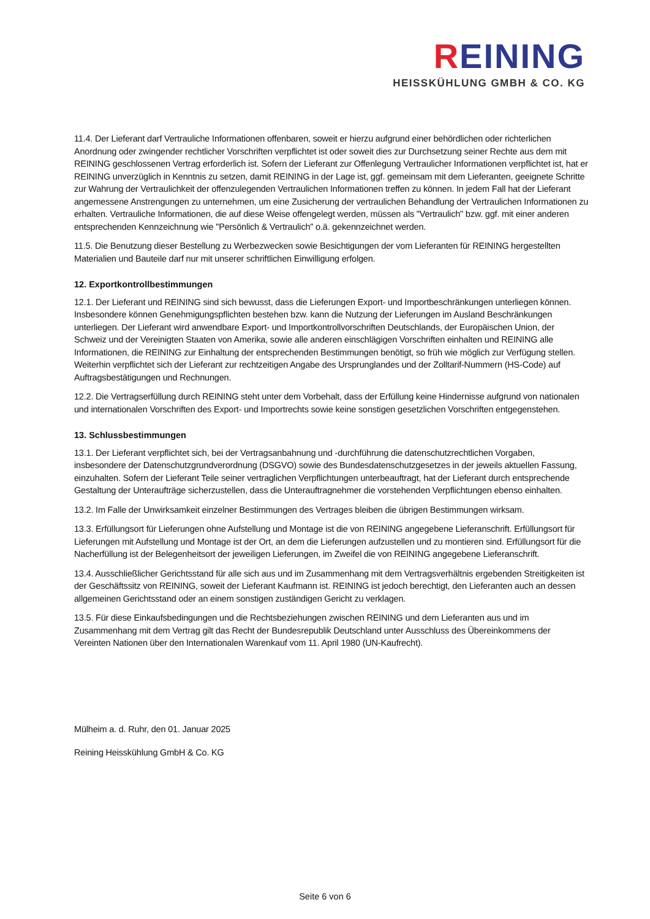REINING
HEISSKÜHLUNG GMBH & CO. KG
11.4. Der Lieferant darf Vertrauliche Informationen offenbaren, soweit er hierzu aufgrund einer behördlichen oder richterlichen Anordnung oder zwingender rechtlicher Vorschriften verpflichtet ist oder soweit dies zur Durchsetzung seiner Rechte aus dem mit REINING geschlossenen Vertrag erforderlich ist. Sofern der Lieferant zur Offenlegung Vertraulicher Informationen verpflichtet ist, hat er REINING unverzüglich in Kenntnis zu setzen, damit REINING in der Lage ist, ggf. gemeinsam mit dem Lieferanten, geeignete Schritte zur Wahrung der Vertraulichkeit der offenzulegenden Vertraulichen Informationen treffen zu können. In jedem Fall hat der Lieferant angemessene Anstrengungen zu unternehmen, um eine Zusicherung der vertraulichen Behandlung der Vertraulichen Informationen zu erhalten. Vertrauliche Informationen, die auf diese Weise offengelegt werden, müssen als "Vertraulich" bzw. ggf. mit einer anderen entsprechenden Kennzeichnung wie "Persönlich & Vertraulich" o.ä. gekennzeichnet werden.
11.5. Die Benutzung dieser Bestellung zu Werbezwecken sowie Besichtigungen der vom Lieferanten für REINING hergestellten Materialien und Bauteile darf nur mit unserer schriftlichen Einwilligung erfolgen.
12. Exportkontrollbestimmungen
12.1. Der Lieferant und REINING sind sich bewusst, dass die Lieferungen Export- und Importbeschränkungen unterliegen können. Insbesondere können Genehmigungspflichten bestehen bzw. kann die Nutzung der Lieferungen im Ausland Beschränkungen unterliegen. Der Lieferant wird anwendbare Export- und Importkontrollvorschriften Deutschlands, der Europäischen Union, der Schweiz und der Vereinigten Staaten von Amerika, sowie alle anderen einschlägigen Vorschriften einhalten und REINING alle Informationen, die REINING zur Einhaltung der entsprechenden Bestimmungen benötigt, so früh wie möglich zur Verfügung stellen. Weiterhin verpflichtet sich der Lieferant zur rechtzeitigen Angabe des Ursprunglandes und der Zolltarif-Nummern (HS-Code) auf Auftragsbestätigungen und Rechnungen.
12.2. Die Vertragserfüllung durch REINING steht unter dem Vorbehalt, dass der Erfüllung keine Hindernisse aufgrund von nationalen und internationalen Vorschriften des Export- und Importrechts sowie keine sonstigen gesetzlichen Vorschriften entgegenstehen.
13. Schlussbestimmungen
13.1. Der Lieferant verpflichtet sich, bei der Vertragsanbahnung und -durchführung die datenschutzrechtlichen Vorgaben, insbesondere der Datenschutzgrundverordnung (DSGVO) sowie des Bundesdatenschutzgesetzes in der jeweils aktuellen Fassung, einzuhalten. Sofern der Lieferant Teile seiner vertraglichen Verpflichtungen unterbeauftragt, hat der Lieferant durch entsprechende Gestaltung der Unteraufträge sicherzustellen, dass die Unterauftragnehmer die vorstehenden Verpflichtungen ebenso einhalten.
13.2. Im Falle der Unwirksamkeit einzelner Bestimmungen des Vertrages bleiben die übrigen Bestimmungen wirksam.
13.3. Erfüllungsort für Lieferungen ohne Aufstellung und Montage ist die von REINING angegebene Lieferanschrift. Erfüllungsort für Lieferungen mit Aufstellung und Montage ist der Ort, an dem die Lieferungen aufzustellen und zu montieren sind. Erfüllungsort für die Nacherfüllung ist der Belegenheitsort der jeweiligen Lieferungen, im Zweifel die von REINING angegebene Lieferanschrift.
13.4. Ausschließlicher Gerichtsstand für alle sich aus und im Zusammenhang mit dem Vertragsverhältnis ergebenden Streitigkeiten ist der Geschäftssitz von REINING, soweit der Lieferant Kaufmann ist. REINING ist jedoch berechtigt, den Lieferanten auch an dessen allgemeinen Gerichtsstand oder an einem sonstigen zuständigen Gericht zu verklagen.
13.5. Für diese Einkaufsbedingungen und die Rechtsbeziehungen zwischen REINING und dem Lieferanten aus und im Zusammenhang mit dem Vertrag gilt das Recht der Bundesrepublik Deutschland unter Ausschluss des Übereinkommens der Vereinten Nationen über den Internationalen Warenkauf vom 11. April 1980 (UN-Kaufrecht).
Mülheim a. d. Ruhr, den 01. Januar 2025
Reining Heisskühlung GmbH & Co. KG
Seite 6 von 6